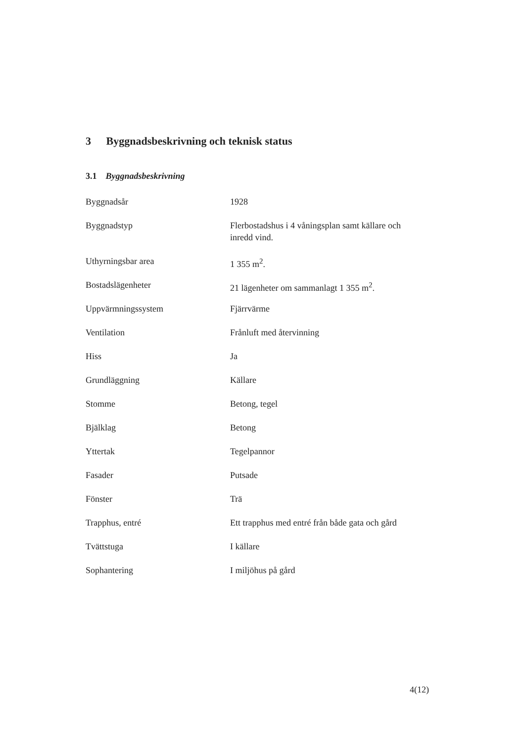3 Byggnadsbeskrivning och teknisk status
3.1 Byggnadsbeskrivning
| Byggnadsår | 1928 |
| Byggnadstyp | Flerbostadshus i 4 våningsplan samt källare och inredd vind. |
| Uthyrningsbar area | 1 355 m<sup>2</sup>. |
| Bostadslägenheter | 21 lägenheter om sammanlagt 1 355 m<sup>2</sup>. |
| Uppvärmningssystem | Fjärrvärme |
| Ventilation | Frånluft med återvinning |
| Hiss | Ja |
| Grundläggning | Källare |
| Stomme | Betong, tegel |
| Bjälklag | Betong |
| Yttertak | Tegelpannor |
| Fasader | Putsade |
| Fönster | Trä |
| Trapphus, entré | Ett trapphus med entré från både gata och gård |
| Tvättstuga | I källare |
| Sophantering | I miljöhus på gård |
4(12)